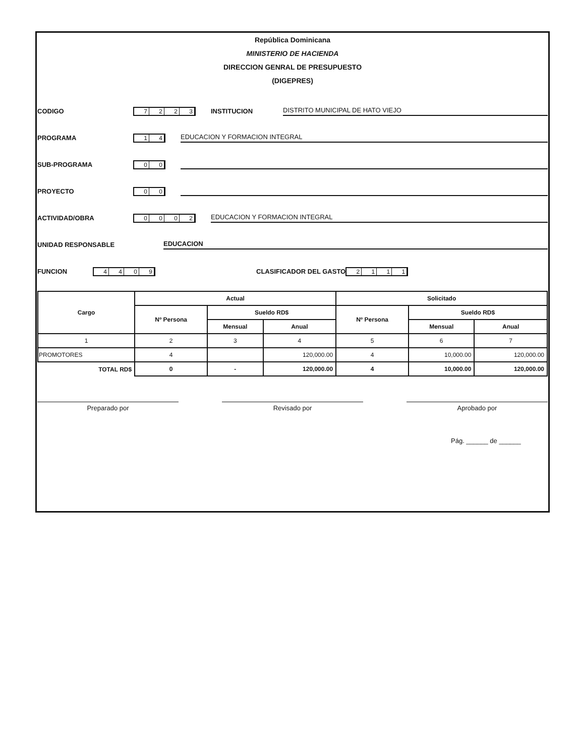República Dominicana
MINISTERIO DE HACIENDA
DIRECCION GENRAL DE PRESUPUESTO
(DIGEPRES)
CODIGO 7223 INSTITUCION DISTRITO MUNICIPAL DE HATO VIEJO
PROGRAMA 14 EDUCACION Y FORMACION INTEGRAL
SUB-PROGRAMA 00
PROYECTO 00
ACTIVIDAD/OBRA 0002 EDUCACION Y FORMACION INTEGRAL
UNIDAD RESPONSABLE EDUCACION
FUNCION 4409 CLASIFICADOR DEL GASTO 2111
| Cargo | Actual | | | Solicitado | | |
| --- | --- | --- | --- | --- | --- | --- |
| | Nº Persona | Sueldo RD$ | | Nº Persona | Sueldo RD$ | |
| | | Mensual | Anual | | Mensual | Anual |
| 1 | 2 | 3 | 4 | 5 | 6 | 7 |
| PROMOTORES | 4 | | 120,000.00 | 4 | 10,000.00 | 120,000.00 |
| TOTAL RD$ | 0 | - | 120,000.00 | 4 | 10,000.00 | 120,000.00 |
Preparado por Revisado por Aprobado por
Pág. ______ de ______